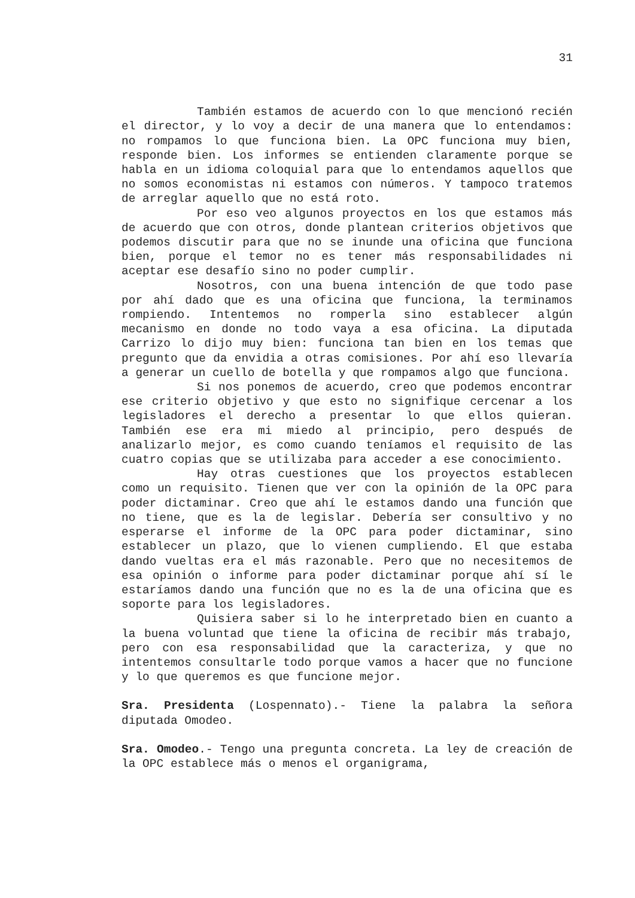31
También estamos de acuerdo con lo que mencionó recién el director, y lo voy a decir de una manera que lo entendamos: no rompamos lo que funciona bien. La OPC funciona muy bien, responde bien. Los informes se entienden claramente porque se habla en un idioma coloquial para que lo entendamos aquellos que no somos economistas ni estamos con números. Y tampoco tratemos de arreglar aquello que no está roto.
Por eso veo algunos proyectos en los que estamos más de acuerdo que con otros, donde plantean criterios objetivos que podemos discutir para que no se inunde una oficina que funciona bien, porque el temor no es tener más responsabilidades ni aceptar ese desafío sino no poder cumplir.
Nosotros, con una buena intención de que todo pase por ahí dado que es una oficina que funciona, la terminamos rompiendo. Intentemos no romperla sino establecer algún mecanismo en donde no todo vaya a esa oficina. La diputada Carrizo lo dijo muy bien: funciona tan bien en los temas que pregunto que da envidia a otras comisiones. Por ahí eso llevaría a generar un cuello de botella y que rompamos algo que funciona.
Si nos ponemos de acuerdo, creo que podemos encontrar ese criterio objetivo y que esto no signifique cercenar a los legisladores el derecho a presentar lo que ellos quieran. También ese era mi miedo al principio, pero después de analizarlo mejor, es como cuando teníamos el requisito de las cuatro copias que se utilizaba para acceder a ese conocimiento.
Hay otras cuestiones que los proyectos establecen como un requisito. Tienen que ver con la opinión de la OPC para poder dictaminar. Creo que ahí le estamos dando una función que no tiene, que es la de legislar. Debería ser consultivo y no esperarse el informe de la OPC para poder dictaminar, sino establecer un plazo, que lo vienen cumpliendo. El que estaba dando vueltas era el más razonable. Pero que no necesitemos de esa opinión o informe para poder dictaminar porque ahí sí le estaríamos dando una función que no es la de una oficina que es soporte para los legisladores.
Quisiera saber si lo he interpretado bien en cuanto a la buena voluntad que tiene la oficina de recibir más trabajo, pero con esa responsabilidad que la caracteriza, y que no intentemos consultarle todo porque vamos a hacer que no funcione y lo que queremos es que funcione mejor.
Sra. Presidenta (Lospennato).- Tiene la palabra la señora diputada Omodeo.
Sra. Omodeo.- Tengo una pregunta concreta. La ley de creación de la OPC establece más o menos el organigrama,